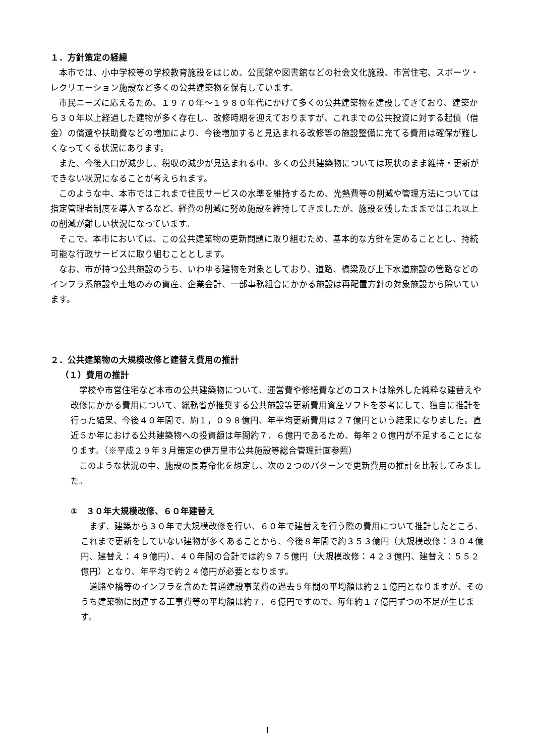１．方針策定の経緯
本市では、小中学校等の学校教育施設をはじめ、公民館や図書館などの社会文化施設、市営住宅、スポーツ・レクリエーション施設など多くの公共建築物を保有しています。
市民ニーズに応えるため、１９７０年～１９８０年代にかけて多くの公共建築物を建設してきており、建築から３０年以上経過した建物が多く存在し、改修時期を迎えておりますが、これまでの公共投資に対する起債（借金）の償還や扶助費などの増加により、今後増加すると見込まれる改修等の施設整備に充てる費用は確保が難しくなってくる状況にあります。
また、今後人口が減少し、税収の減少が見込まれる中、多くの公共建築物については現状のまま維持・更新ができない状況になることが考えられます。
このような中、本市ではこれまで住民サービスの水準を維持するため、光熱費等の削減や管理方法については指定管理者制度を導入するなど、経費の削減に努め施設を維持してきましたが、施設を残したままではこれ以上の削減が難しい状況になっています。
そこで、本市においては、この公共建築物の更新問題に取り組むため、基本的な方針を定めることとし、持続可能な行政サービスに取り組むこととします。
なお、市が持つ公共施設のうち、いわゆる建物を対象としており、道路、橋梁及び上下水道施設の管路などのインフラ系施設や土地のみの資産、企業会計、一部事務組合にかかる施設は再配置方針の対象施設から除いています。
２．公共建築物の大規模改修と建替え費用の推計
（１）費用の推計
学校や市営住宅など本市の公共建築物について、運営費や修繕費などのコストは除外した純粋な建替えや改修にかかる費用について、総務省が推奨する公共施設等更新費用資産ソフトを参考にして、独自に推計を行った結果、今後４０年間で、約１，０９８億円、年平均更新費用は２７億円という結果になりました。直近５か年における公共建築物への投資額は年間約７．６億円であるため、毎年２０億円が不足することになります。（※平成２９年３月策定の伊万里市公共施設等総合管理計画参照）
このような状況の中、施設の長寿命化を想定し、次の２つのパターンで更新費用の推計を比較してみました。
①　３０年大規模改修、６０年建替え
まず、建築から３０年で大規模改修を行い、６０年で建替えを行う際の費用について推計したところ、これまで更新をしていない建物が多くあることから、今後８年間で約３５３億円（大規模改修：３０４億円、建替え：４９億円）、４０年間の合計では約９７５億円（大規模改修：４２３億円、建替え：５５２億円）となり、年平均で約２４億円が必要となります。
道路や橋等のインフラを含めた普通建設事業費の過去５年間の平均額は約２１億円となりますが、そのうち建築物に関連する工事費等の平均額は約７．６億円ですので、毎年約１７億円ずつの不足が生じます。
1